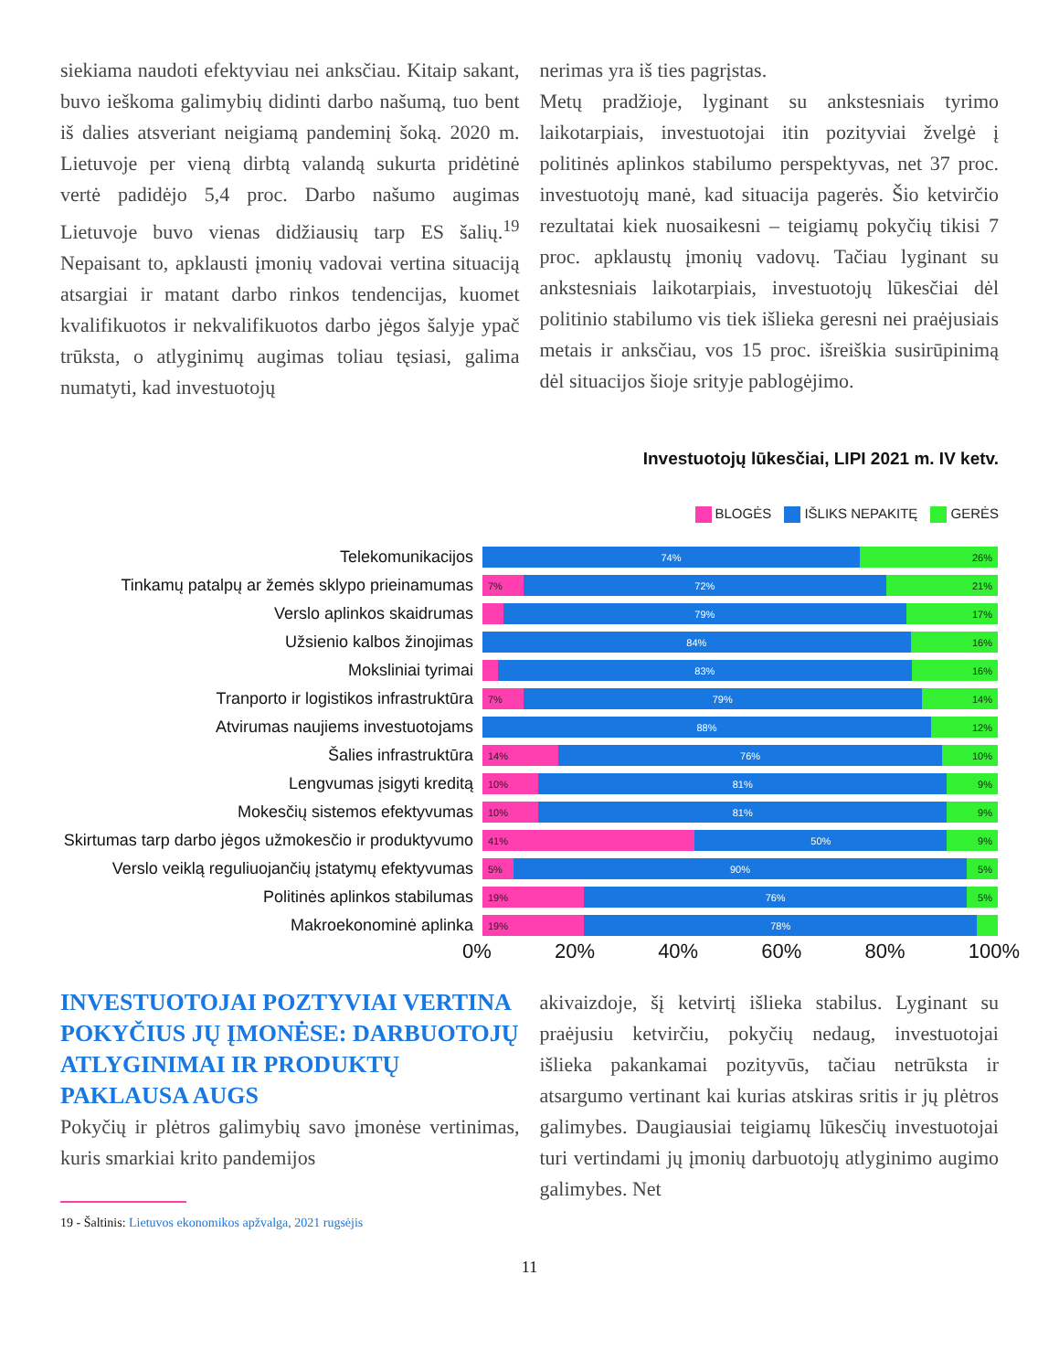siekiama naudoti efektyviau nei anksčiau. Kitaip sakant, buvo ieškoma galimybių didinti darbo našumą, tuo bent iš dalies atsveriant neigiamą pandeminį šoką. 2020 m. Lietuvoje per vieną dirbtą valandą sukurta pridėtinė vertė padidėjo 5,4 proc. Darbo našumo augimas Lietuvoje buvo vienas didžiausių tarp ES šalių.<sup>19</sup> Nepaisant to, apklausti įmonių vadovai vertina situaciją atsargiai ir matant darbo rinkos tendencijas, kuomet kvalifikuotos ir nekvalifikuotos darbo jėgos šalyje ypač trūksta, o atlyginimų augimas toliau tęsiasi, galima numatyti, kad investuotojų
nerimas yra iš ties pagrįstas.
Metų pradžioje, lyginant su ankstesniais tyrimo laikotarpiais, investuotojai itin pozityviai žvelgė į politinės aplinkos stabilumo perspektyvas, net 37 proc. investuotojų manė, kad situacija pagerės. Šio ketvirčio rezultatai kiek nuosaikesni – teigiamų pokyčių tikisi 7 proc. apklaustų įmonių vadovų. Tačiau lyginant su ankstesniais laikotarpiais, investuotojų lūkesčiai dėl politinio stabilumo vis tiek išlieka geresni nei praėjusiais metais ir anksčiau, vos 15 proc. išreiškia susirūpinimą dėl situacijos šioje srityje pablogėjimo.
Investuotojų lūkesčiai, LIPI 2021 m. IV ketv.
BLOGĖS IŠLIKS NEPAKITĘ GERĖS
Telekomunikacijos
74% 26%
Tinkamų patalpų ar žemės sklypo prieinamumas
7% 72% 21%
Verslo aplinkos skaidrumas
79% 17%
Užsienio kalbos žinojimas
84% 16%
Moksliniai tyrimai
83% 16%
Tranporto ir logistikos infrastruktūra
7% 79% 14%
Atvirumas naujiems investuotojams
88% 12%
Šalies infrastruktūra
14% 76% 10%
Lengvumas įsigyti kreditą
10% 81% 9%
Mokesčių sistemos efektyvumas
10% 81% 9%
Skirtumas tarp darbo jėgos užmokesčio ir produktyvumo
41% 50% 9%
Verslo veiklą reguliuojančių įstatymų efektyvumas
5% 90% 5%
Politinės aplinkos stabilumas
19% 76% 5%
Makroekonominė aplinka
19% 78%
0% 20% 40% 60% 80% 100%
INVESTUOTOJAI POZTYVIAI VERTINA POKYČIUS JŲ ĮMONĖSE: DARBUOTOJŲ ATLYGINIMAI IR PRODUKTŲ PAKLAUSA AUGS
Pokyčių ir plėtros galimybių savo įmonėse vertinimas, kuris smarkiai krito pandemijos
19 - Šaltinis: Lietuvos ekonomikos apžvalga, 2021 rugsėjis
akivaizdoje, šį ketvirtį išlieka stabilus. Lyginant su praėjusiu ketvirčiu, pokyčių nedaug, investuotojai išlieka pakankamai pozityvūs, tačiau netrūksta ir atsargumo vertinant kai kurias atskiras sritis ir jų plėtros galimybes. Daugiausiai teigiamų lūkesčių investuotojai turi vertindami jų įmonių darbuotojų atlyginimo augimo galimybes. Net
11